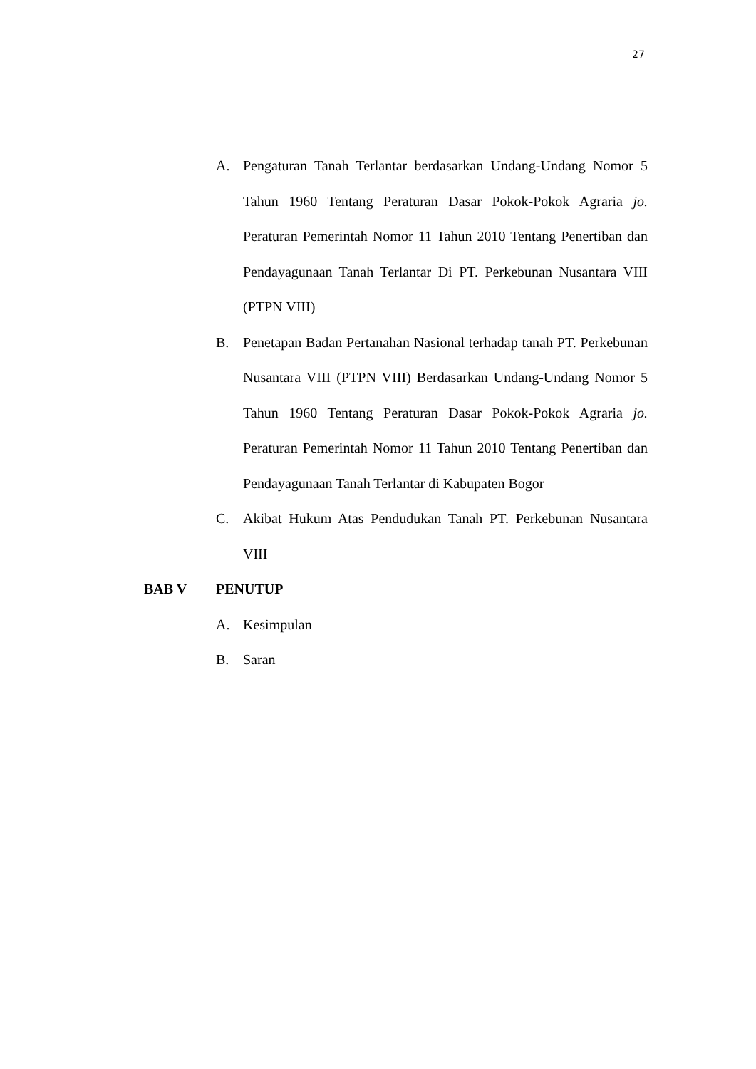27
A. Pengaturan Tanah Terlantar berdasarkan Undang-Undang Nomor 5 Tahun 1960 Tentang Peraturan Dasar Pokok-Pokok Agraria jo. Peraturan Pemerintah Nomor 11 Tahun 2010 Tentang Penertiban dan Pendayagunaan Tanah Terlantar Di PT. Perkebunan Nusantara VIII (PTPN VIII)
B. Penetapan Badan Pertanahan Nasional terhadap tanah PT. Perkebunan Nusantara VIII (PTPN VIII) Berdasarkan Undang-Undang Nomor 5 Tahun 1960 Tentang Peraturan Dasar Pokok-Pokok Agraria jo. Peraturan Pemerintah Nomor 11 Tahun 2010 Tentang Penertiban dan Pendayagunaan Tanah Terlantar di Kabupaten Bogor
C. Akibat Hukum Atas Pendudukan Tanah PT. Perkebunan Nusantara VIII
BAB V PENUTUP
A. Kesimpulan
B. Saran